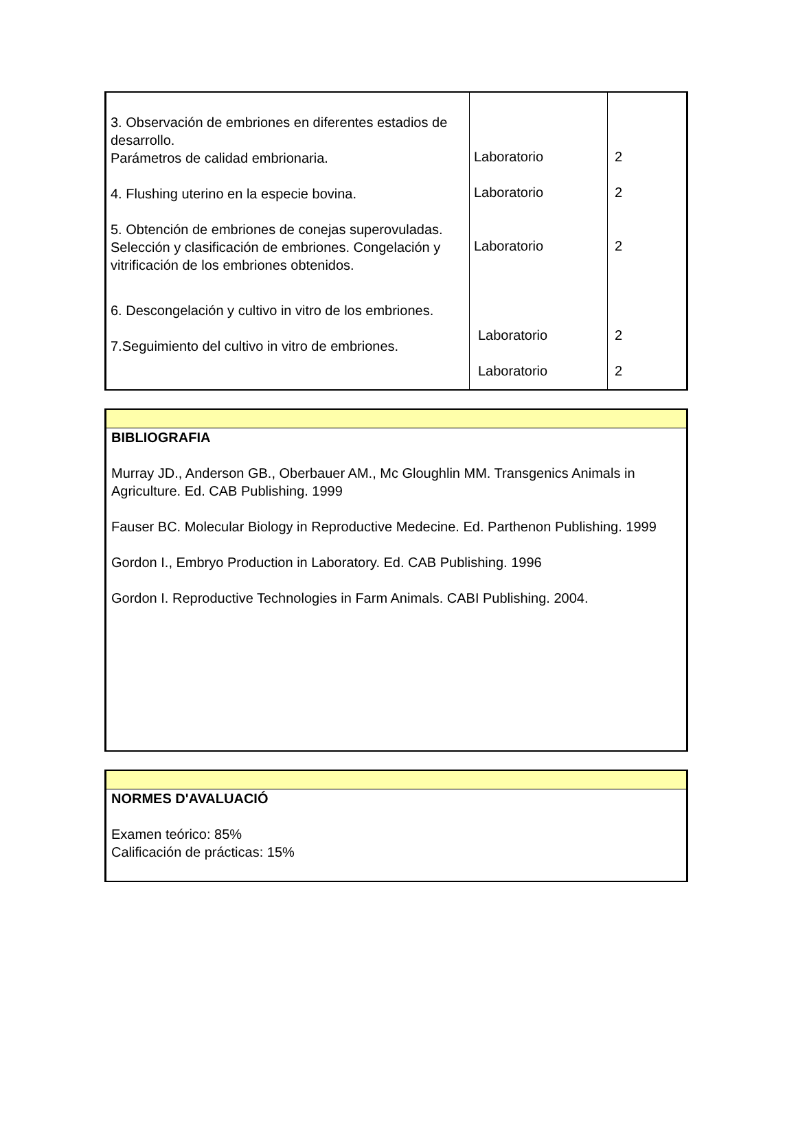| 3. Observación de embriones en diferentes estadios de desarrollo. Parámetros de calidad embrionaria. 4. Flushing uterino en la especie bovina. 5. Obtención de embriones de conejas superovuladas. Selección y clasificación de embriones. Congelación y vitrificación de los embriones obtenidos. 6. Descongelación y cultivo in vitro de los embriones. 7.Seguimiento del cultivo in vitro de embriones. | Laboratorio Laboratorio Laboratorio Laboratorio Laboratorio | 2 2 2 2 2 |
BIBLIOGRAFIA
Murray JD., Anderson GB., Oberbauer AM., Mc Gloughlin MM. Transgenics Animals in Agriculture. Ed. CAB Publishing. 1999
Fauser BC. Molecular Biology in Reproductive Medecine. Ed. Parthenon Publishing. 1999
Gordon I., Embryo Production in Laboratory. Ed. CAB Publishing. 1996
Gordon I. Reproductive Technologies in Farm Animals. CABI Publishing. 2004.
NORMES D'AVALUACIÓ
Examen teórico: 85%
Calificación de prácticas: 15%